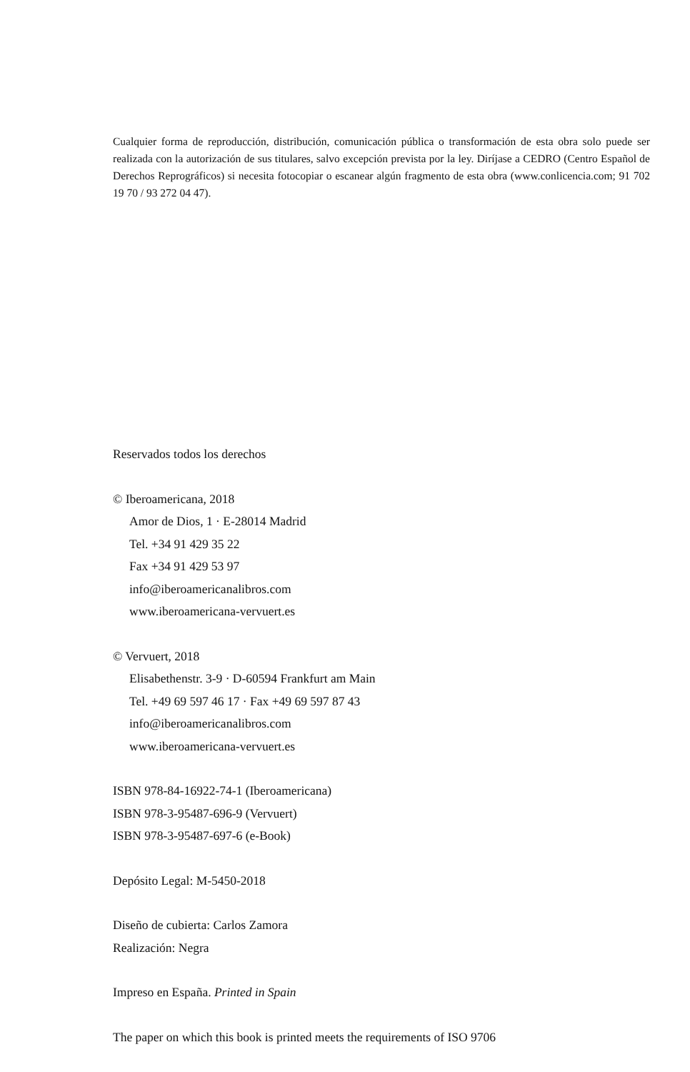Cualquier forma de reproducción, distribución, comunicación pública o transformación de esta obra solo puede ser realizada con la autorización de sus titulares, salvo excepción prevista por la ley. Diríjase a CEDRO (Centro Español de Derechos Reprográficos) si necesita fotocopiar o escanear algún fragmento de esta obra (www.conlicencia.com; 91 702 19 70 / 93 272 04 47).
Reservados todos los derechos
© Iberoamericana, 2018
Amor de Dios, 1 · E-28014 Madrid
Tel. +34 91 429 35 22
Fax +34 91 429 53 97
info@iberoamericanalibros.com
www.iberoamericana-vervuert.es
© Vervuert, 2018
Elisabethenstr. 3-9 · D-60594 Frankfurt am Main
Tel. +49 69 597 46 17 · Fax +49 69 597 87 43
info@iberoamericanalibros.com
www.iberoamericana-vervuert.es
ISBN 978-84-16922-74-1 (Iberoamericana)
ISBN 978-3-95487-696-9 (Vervuert)
ISBN 978-3-95487-697-6 (e-Book)
Depósito Legal: M-5450-2018
Diseño de cubierta: Carlos Zamora
Realización: Negra
Impreso en España. Printed in Spain
The paper on which this book is printed meets the requirements of ISO 9706